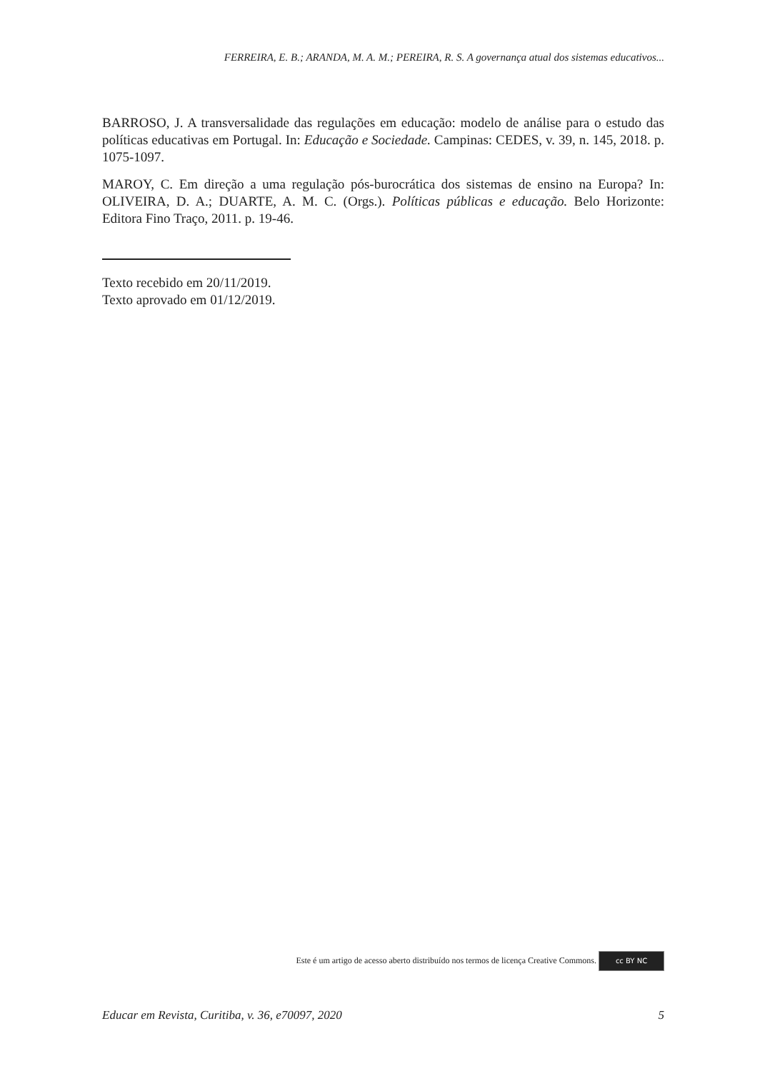FERREIRA, E. B.; ARANDA, M. A. M.; PEREIRA, R. S. A governança atual dos sistemas educativos...
BARROSO, J. A transversalidade das regulações em educação: modelo de análise para o estudo das políticas educativas em Portugal. In: Educação e Sociedade. Campinas: CEDES, v. 39, n. 145, 2018. p. 1075-1097.
MAROY, C. Em direção a uma regulação pós-burocrática dos sistemas de ensino na Europa? In: OLIVEIRA, D. A.; DUARTE, A. M. C. (Orgs.). Políticas públicas e educação. Belo Horizonte: Editora Fino Traço, 2011. p. 19-46.
Texto recebido em 20/11/2019.
Texto aprovado em 01/12/2019.
Este é um artigo de acesso aberto distribuído nos termos de licença Creative Commons. cc BY NC
Educar em Revista, Curitiba, v. 36, e70097, 2020 5